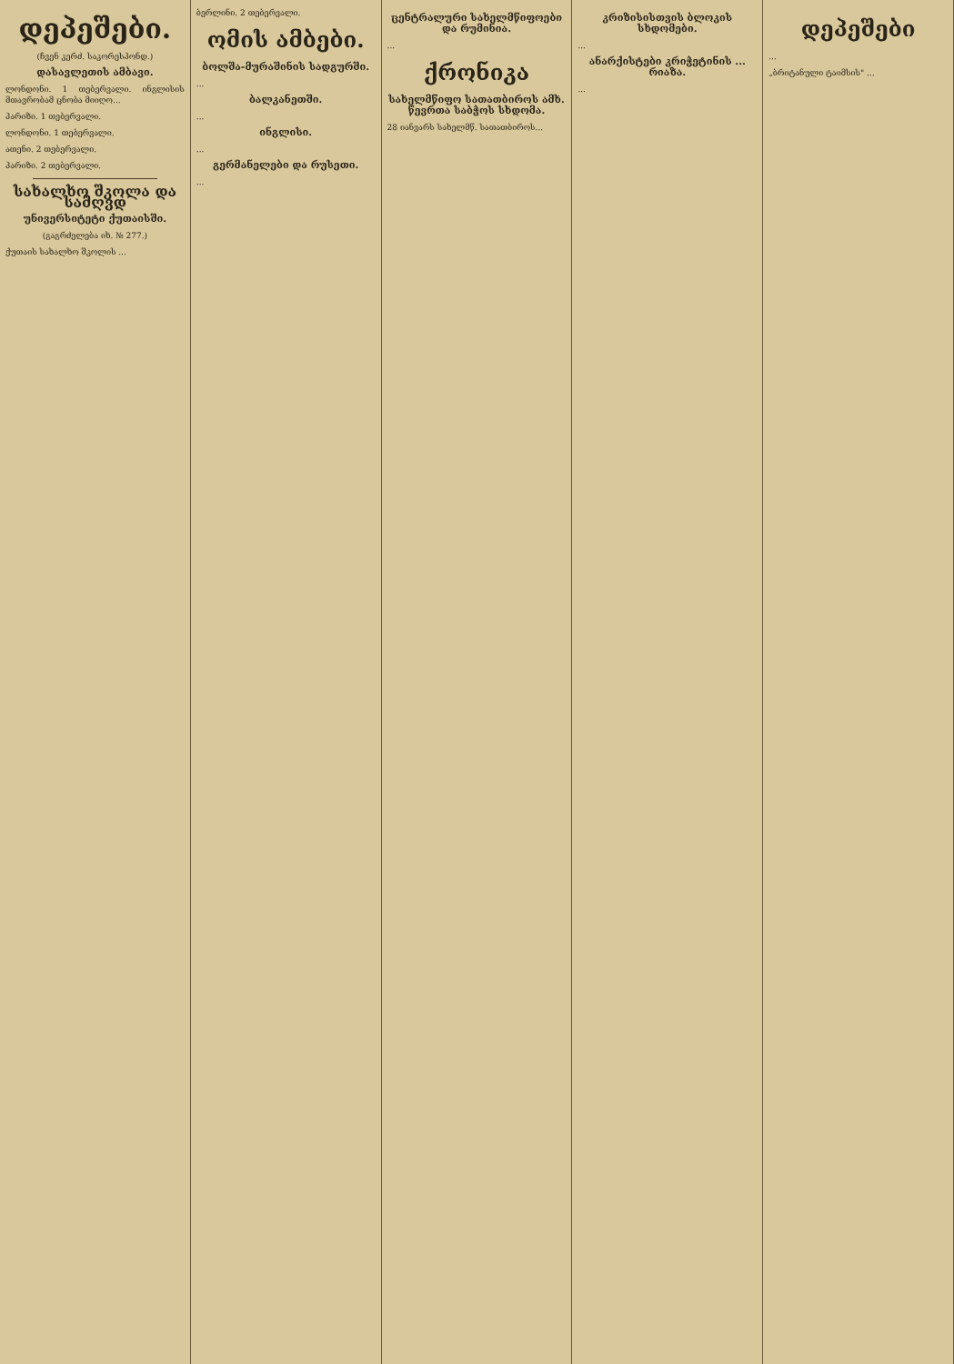დეპეშები.
(ჩვენ კერძ. საკორესპონდ.)
დასავლეთის ამბავი.
ლონდონი. 1 თებერვალი. ინგლისის მთავრობამ ცნობა მიიღო...
პარიზი. 1 თებერვალი.
ლონდონი. 1 თებერვალი.
ათენი. 2 თებერვალი.
პარიზი. 2 თებერვალი.
სახალხო შკოლა და სამღვდ
უნივერსიტეტი ქუთაისში.
(გაგრძელება იხ. № 277.)
ქუთაის სახალხო შკოლის ...
ბერლინი. 2 თებერვალი.
ომის ამბები.
ბოლშა-მურაშინის სადგურში.
...
ბალკანეთში.
...
ინგლისი.
...
გერმანელები და რუსეთი.
...
ცენტრალური სახელმწიფოები და რუმინია.
...
ქრონიკა
სახელმწიფო სათათბიროს ამხ. წევრთა საბჭოს სხდომა.
28 იანვარს სახელმწ. სათათბიროს...
კრიზისისთვის ბლოკის სხდომები.
...
ანარქისტები კრიჭეტინის ... რიაზა.
...
დეპეშები
...
„ბრიტანული ტაიმსის" ...